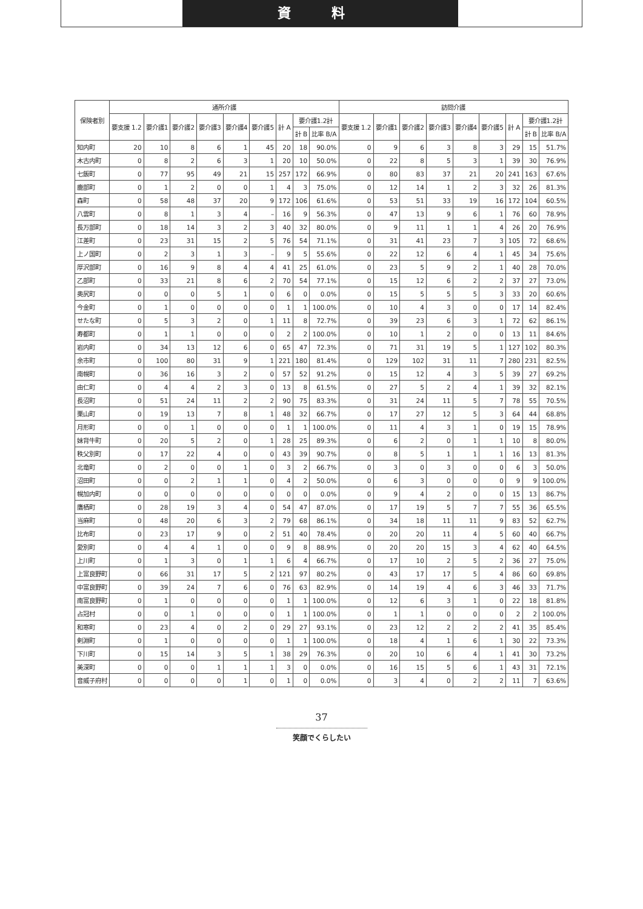資 料
| 保険者別 | 通所介護 | | | | | | | | | 訪問介護 | | | | | | | | |
| --- | --- | --- | --- | --- | --- | --- | --- | --- | --- | --- | --- | --- | --- | --- | --- | --- | --- | --- |
| | 要支援 1.2 | 要介護1 | 要介護2 | 要介護3 | 要介護4 | 要介護5 | 計 A | 要介護1.2計 | | 要支援 1.2 | 要介護1 | 要介護2 | 要介護3 | 要介護4 | 要介護5 | 計 A | 要介護1.2計 | |
| | | | | | | | | 計 B | 比率 B/A | | | | | | | | 計 B | 比率 B/A |
| 知内町 | 20 | 10 | 8 | 6 | 1 | 45 | 20 | 18 | 90.0% | 0 | 9 | 6 | 3 | 8 | 3 | 29 | 15 | 51.7% |
| 木古内町 | 0 | 8 | 2 | 6 | 3 | 1 | 20 | 10 | 50.0% | 0 | 22 | 8 | 5 | 3 | 1 | 39 | 30 | 76.9% |
| 七飯町 | 0 | 77 | 95 | 49 | 21 | 15 | 257 | 172 | 66.9% | 0 | 80 | 83 | 37 | 21 | 20 | 241 | 163 | 67.6% |
| 鹿部町 | 0 | 1 | 2 | 0 | 0 | 1 | 4 | 3 | 75.0% | 0 | 12 | 14 | 1 | 2 | 3 | 32 | 26 | 81.3% |
| 森町 | 0 | 58 | 48 | 37 | 20 | 9 | 172 | 106 | 61.6% | 0 | 53 | 51 | 33 | 19 | 16 | 172 | 104 | 60.5% |
| 八雲町 | 0 | 8 | 1 | 3 | 4 | – | 16 | 9 | 56.3% | 0 | 47 | 13 | 9 | 6 | 1 | 76 | 60 | 78.9% |
| 長万部町 | 0 | 18 | 14 | 3 | 2 | 3 | 40 | 32 | 80.0% | 0 | 9 | 11 | 1 | 1 | 4 | 26 | 20 | 76.9% |
| 江差町 | 0 | 23 | 31 | 15 | 2 | 5 | 76 | 54 | 71.1% | 0 | 31 | 41 | 23 | 7 | 3 | 105 | 72 | 68.6% |
| 上ノ国町 | 0 | 2 | 3 | 1 | 3 | – | 9 | 5 | 55.6% | 0 | 22 | 12 | 6 | 4 | 1 | 45 | 34 | 75.6% |
| 厚沢部町 | 0 | 16 | 9 | 8 | 4 | 4 | 41 | 25 | 61.0% | 0 | 23 | 5 | 9 | 2 | 1 | 40 | 28 | 70.0% |
| 乙部町 | 0 | 33 | 21 | 8 | 6 | 2 | 70 | 54 | 77.1% | 0 | 15 | 12 | 6 | 2 | 2 | 37 | 27 | 73.0% |
| 奥尻町 | 0 | 0 | 0 | 5 | 1 | 0 | 6 | 0 | 0.0% | 0 | 15 | 5 | 5 | 5 | 3 | 33 | 20 | 60.6% |
| 今金町 | 0 | 1 | 0 | 0 | 0 | 0 | 1 | 1 | 100.0% | 0 | 10 | 4 | 3 | 0 | 0 | 17 | 14 | 82.4% |
| せたな町 | 0 | 5 | 3 | 2 | 0 | 1 | 11 | 8 | 72.7% | 0 | 39 | 23 | 6 | 3 | 1 | 72 | 62 | 86.1% |
| 寿都町 | 0 | 1 | 1 | 0 | 0 | 0 | 2 | 2 | 100.0% | 0 | 10 | 1 | 2 | 0 | 0 | 13 | 11 | 84.6% |
| 岩内町 | 0 | 34 | 13 | 12 | 6 | 0 | 65 | 47 | 72.3% | 0 | 71 | 31 | 19 | 5 | 1 | 127 | 102 | 80.3% |
| 余市町 | 0 | 100 | 80 | 31 | 9 | 1 | 221 | 180 | 81.4% | 0 | 129 | 102 | 31 | 11 | 7 | 280 | 231 | 82.5% |
| 南幌町 | 0 | 36 | 16 | 3 | 2 | 0 | 57 | 52 | 91.2% | 0 | 15 | 12 | 4 | 3 | 5 | 39 | 27 | 69.2% |
| 由仁町 | 0 | 4 | 4 | 2 | 3 | 0 | 13 | 8 | 61.5% | 0 | 27 | 5 | 2 | 4 | 1 | 39 | 32 | 82.1% |
| 長沼町 | 0 | 51 | 24 | 11 | 2 | 2 | 90 | 75 | 83.3% | 0 | 31 | 24 | 11 | 5 | 7 | 78 | 55 | 70.5% |
| 栗山町 | 0 | 19 | 13 | 7 | 8 | 1 | 48 | 32 | 66.7% | 0 | 17 | 27 | 12 | 5 | 3 | 64 | 44 | 68.8% |
| 月形町 | 0 | 0 | 1 | 0 | 0 | 0 | 1 | 1 | 100.0% | 0 | 11 | 4 | 3 | 1 | 0 | 19 | 15 | 78.9% |
| 妹背牛町 | 0 | 20 | 5 | 2 | 0 | 1 | 28 | 25 | 89.3% | 0 | 6 | 2 | 0 | 1 | 1 | 10 | 8 | 80.0% |
| 秩父別町 | 0 | 17 | 22 | 4 | 0 | 0 | 43 | 39 | 90.7% | 0 | 8 | 5 | 1 | 1 | 1 | 16 | 13 | 81.3% |
| 北竜町 | 0 | 2 | 0 | 0 | 1 | 0 | 3 | 2 | 66.7% | 0 | 3 | 0 | 3 | 0 | 0 | 6 | 3 | 50.0% |
| 沼田町 | 0 | 0 | 2 | 1 | 1 | 0 | 4 | 2 | 50.0% | 0 | 6 | 3 | 0 | 0 | 0 | 9 | 9 | 100.0% |
| 幌加内町 | 0 | 0 | 0 | 0 | 0 | 0 | 0 | 0 | 0.0% | 0 | 9 | 4 | 2 | 0 | 0 | 15 | 13 | 86.7% |
| 鷹栖町 | 0 | 28 | 19 | 3 | 4 | 0 | 54 | 47 | 87.0% | 0 | 17 | 19 | 5 | 7 | 7 | 55 | 36 | 65.5% |
| 当麻町 | 0 | 48 | 20 | 6 | 3 | 2 | 79 | 68 | 86.1% | 0 | 34 | 18 | 11 | 11 | 9 | 83 | 52 | 62.7% |
| 比布町 | 0 | 23 | 17 | 9 | 0 | 2 | 51 | 40 | 78.4% | 0 | 20 | 20 | 11 | 4 | 5 | 60 | 40 | 66.7% |
| 愛別町 | 0 | 4 | 4 | 1 | 0 | 0 | 9 | 8 | 88.9% | 0 | 20 | 20 | 15 | 3 | 4 | 62 | 40 | 64.5% |
| 上川町 | 0 | 1 | 3 | 0 | 1 | 1 | 6 | 4 | 66.7% | 0 | 17 | 10 | 2 | 5 | 2 | 36 | 27 | 75.0% |
| 上富良野町 | 0 | 66 | 31 | 17 | 5 | 2 | 121 | 97 | 80.2% | 0 | 43 | 17 | 17 | 5 | 4 | 86 | 60 | 69.8% |
| 中富良野町 | 0 | 39 | 24 | 7 | 6 | 0 | 76 | 63 | 82.9% | 0 | 14 | 19 | 4 | 6 | 3 | 46 | 33 | 71.7% |
| 南富良野町 | 0 | 1 | 0 | 0 | 0 | 0 | 1 | 1 | 100.0% | 0 | 12 | 6 | 3 | 1 | 0 | 22 | 18 | 81.8% |
| 占冠村 | 0 | 0 | 1 | 0 | 0 | 0 | 1 | 1 | 100.0% | 0 | 1 | 1 | 0 | 0 | 0 | 2 | 2 | 100.0% |
| 和寒町 | 0 | 23 | 4 | 0 | 2 | 0 | 29 | 27 | 93.1% | 0 | 23 | 12 | 2 | 2 | 2 | 41 | 35 | 85.4% |
| 剣淵町 | 0 | 1 | 0 | 0 | 0 | 0 | 1 | 1 | 100.0% | 0 | 18 | 4 | 1 | 6 | 1 | 30 | 22 | 73.3% |
| 下川町 | 0 | 15 | 14 | 3 | 5 | 1 | 38 | 29 | 76.3% | 0 | 20 | 10 | 6 | 4 | 1 | 41 | 30 | 73.2% |
| 美深町 | 0 | 0 | 0 | 1 | 1 | 1 | 3 | 0 | 0.0% | 0 | 16 | 15 | 5 | 6 | 1 | 43 | 31 | 72.1% |
| 音威子府村 | 0 | 0 | 0 | 0 | 1 | 0 | 1 | 0 | 0.0% | 0 | 3 | 4 | 0 | 2 | 2 | 11 | 7 | 63.6% |
37
笑顔でくらしたい